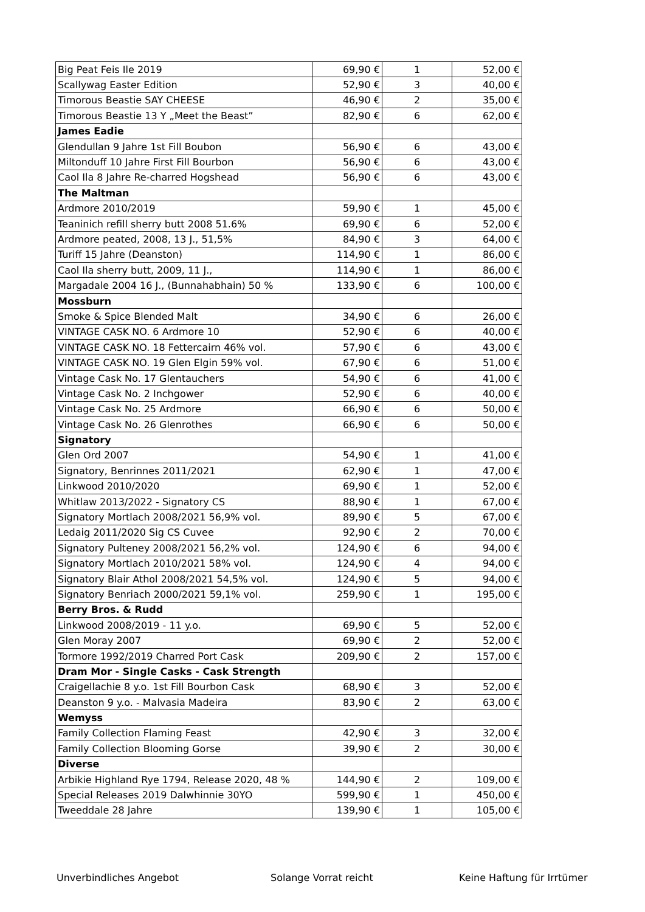| Big Peat Feis Ile 2019 | 69,90 € | 1 | 52,00 € |
| Scallywag Easter Edition | 52,90 € | 3 | 40,00 € |
| Timorous Beastie SAY CHEESE | 46,90 € | 2 | 35,00 € |
| Timorous Beastie 13 Y „Meet the Beast” | 82,90 € | 6 | 62,00 € |
| James Eadie | | | |
| Glendullan 9 Jahre 1st Fill Boubon | 56,90 € | 6 | 43,00 € |
| Miltonduff 10 Jahre First Fill Bourbon | 56,90 € | 6 | 43,00 € |
| Caol Ila 8 Jahre Re-charred Hogshead | 56,90 € | 6 | 43,00 € |
| The Maltman | | | |
| Ardmore 2010/2019 | 59,90 € | 1 | 45,00 € |
| Teaninich refill sherry butt 2008 51.6% | 69,90 € | 6 | 52,00 € |
| Ardmore peated, 2008, 13 J., 51,5% | 84,90 € | 3 | 64,00 € |
| Turiff 15 Jahre (Deanston) | 114,90 € | 1 | 86,00 € |
| Caol Ila sherry butt, 2009, 11 J., | 114,90 € | 1 | 86,00 € |
| Margadale 2004 16 J., (Bunnahabhain) 50 % | 133,90 € | 6 | 100,00 € |
| Mossburn | | | |
| Smoke & Spice Blended Malt | 34,90 € | 6 | 26,00 € |
| VINTAGE CASK NO. 6 Ardmore 10 | 52,90 € | 6 | 40,00 € |
| VINTAGE CASK NO. 18 Fettercairn 46% vol. | 57,90 € | 6 | 43,00 € |
| VINTAGE CASK NO. 19 Glen Elgin 59% vol. | 67,90 € | 6 | 51,00 € |
| Vintage Cask No. 17 Glentauchers | 54,90 € | 6 | 41,00 € |
| Vintage Cask No. 2 Inchgower | 52,90 € | 6 | 40,00 € |
| Vintage Cask No. 25 Ardmore | 66,90 € | 6 | 50,00 € |
| Vintage Cask No. 26 Glenrothes | 66,90 € | 6 | 50,00 € |
| Signatory | | | |
| Glen Ord 2007 | 54,90 € | 1 | 41,00 € |
| Signatory, Benrinnes 2011/2021 | 62,90 € | 1 | 47,00 € |
| Linkwood 2010/2020 | 69,90 € | 1 | 52,00 € |
| Whitlaw 2013/2022 - Signatory CS | 88,90 € | 1 | 67,00 € |
| Signatory Mortlach 2008/2021 56,9% vol. | 89,90 € | 5 | 67,00 € |
| Ledaig 2011/2020 Sig CS Cuvee | 92,90 € | 2 | 70,00 € |
| Signatory Pulteney 2008/2021 56,2% vol. | 124,90 € | 6 | 94,00 € |
| Signatory Mortlach 2010/2021 58% vol. | 124,90 € | 4 | 94,00 € |
| Signatory Blair Athol 2008/2021 54,5% vol. | 124,90 € | 5 | 94,00 € |
| Signatory Benriach 2000/2021 59,1% vol. | 259,90 € | 1 | 195,00 € |
| Berry Bros. & Rudd | | | |
| Linkwood 2008/2019 - 11 y.o. | 69,90 € | 5 | 52,00 € |
| Glen Moray 2007 | 69,90 € | 2 | 52,00 € |
| Tormore 1992/2019 Charred Port Cask | 209,90 € | 2 | 157,00 € |
| Dram Mor - Single Casks - Cask Strength | | | |
| Craigellachie 8 y.o. 1st Fill Bourbon Cask | 68,90 € | 3 | 52,00 € |
| Deanston 9 y.o. - Malvasia Madeira | 83,90 € | 2 | 63,00 € |
| Wemyss | | | |
| Family Collection Flaming Feast | 42,90 € | 3 | 32,00 € |
| Family Collection Blooming Gorse | 39,90 € | 2 | 30,00 € |
| Diverse | | | |
| Arbikie Highland Rye 1794, Release 2020, 48 % | 144,90 € | 2 | 109,00 € |
| Special Releases 2019 Dalwhinnie 30YO | 599,90 € | 1 | 450,00 € |
| Tweeddale 28 Jahre | 139,90 € | 1 | 105,00 € |
Unverbindliches Angebot Solange Vorrat reicht Keine Haftung für Irrtümer